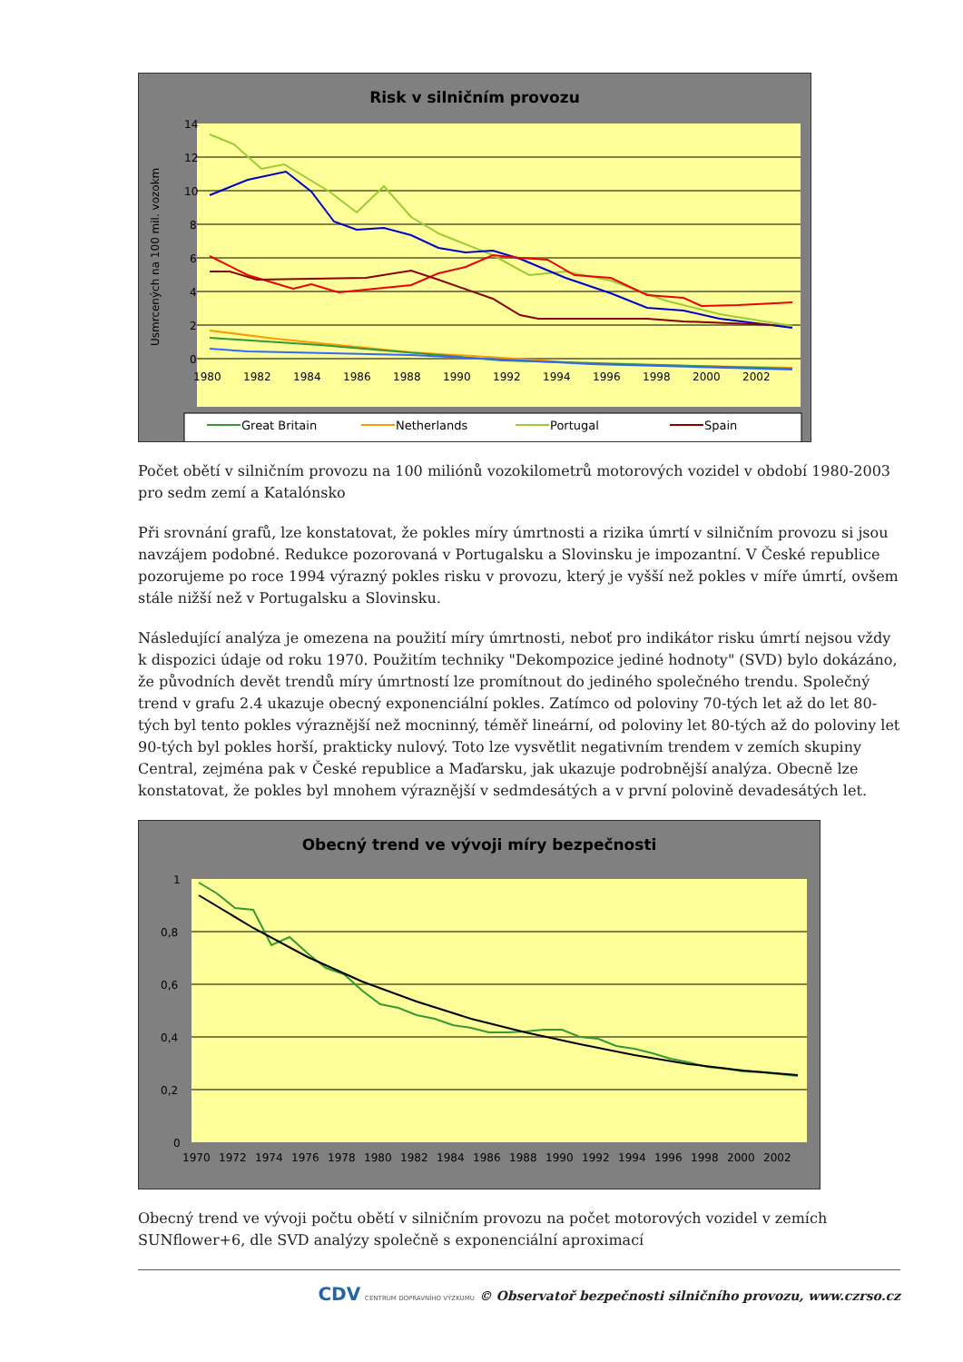Risk v silničním provozu
14
12
10
8
6
4
2
0
Usmrcených na 100 mil. vozokm
1980
1982
1984
1986
1988
1990
1992
1994
1996
1998
2000
2002
Great Britain
Netherlands
Portugal
Spain
Počet obětí v silničním provozu na 100 miliónů vozokilometrů motorových vozidel v období 1980-2003 pro sedm zemí a Katalónsko
Při srovnání grafů, lze konstatovat, že pokles míry úmrtnosti a rizika úmrtí v silničním provozu si jsou navzájem podobné. Redukce pozorovaná v Portugalsku a Slovinsku je impozantní. V České republice pozorujeme po roce 1994 výrazný pokles risku v provozu, který je vyšší než pokles v míře úmrtí, ovšem stále nižší než v Portugalsku a Slovinsku.
Následující analýza je omezena na použití míry úmrtnosti, neboť pro indikátor risku úmrtí nejsou vždy k dispozici údaje od roku 1970. Použitím techniky "Dekompozice jediné hodnoty" (SVD) bylo dokázáno, že původních devět trendů míry úmrtností lze promítnout do jediného společného trendu. Společný trend v grafu 2.4 ukazuje obecný exponenciální pokles. Zatímco od poloviny 70-tých let až do let 80-tých byl tento pokles výraznější než mocninný, téměř lineární, od poloviny let 80-tých až do poloviny let 90-tých byl pokles horší, prakticky nulový. Toto lze vysvětlit negativním trendem v zemích skupiny Central, zejména pak v České republice a Maďarsku, jak ukazuje podrobnější analýza. Obecně lze konstatovat, že pokles byl mnohem výraznější v sedmdesátých a v první polovině devadesátých let.
Obecný trend ve vývoji míry bezpečnosti
1
0,8
0,6
0,4
0,2
0
1970
1972
1974
1976
1978
1980
1982
1984
1986
1988
1990
1992
1994
1996
1998
2000
2002
Obecný trend ve vývoji počtu obětí v silničním provozu na počet motorových vozidel v zemích SUNflower+6, dle SVD analýzy společně s exponenciální aproximací
CDV CENTRUM DOPRAVNÍHO VÝZKUMU © Observatoř bezpečnosti silničního provozu, www.czrso.cz